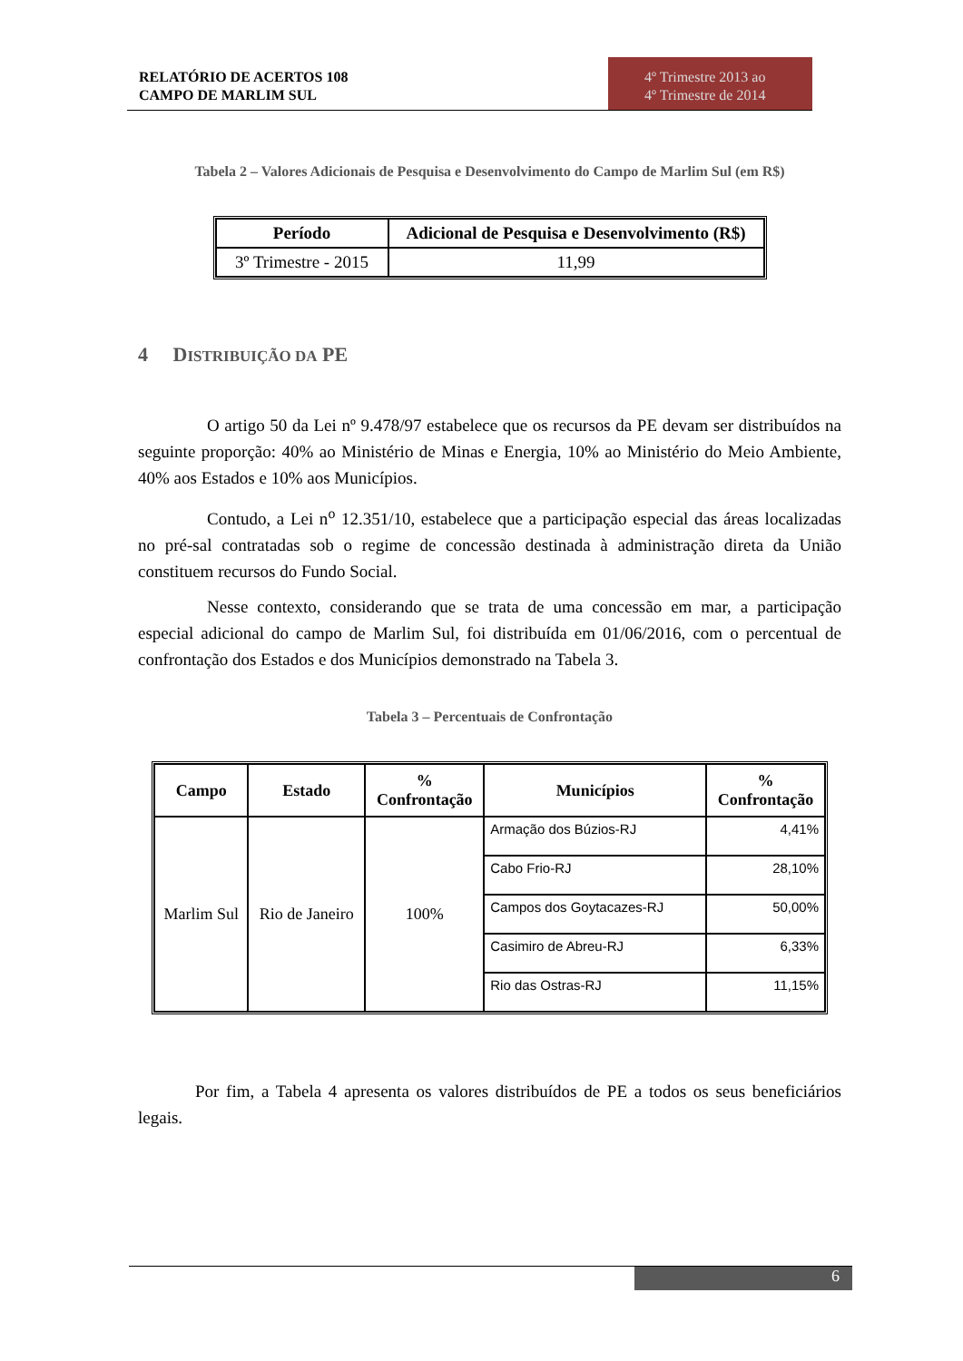RELATÓRIO DE ACERTOS 108
CAMPO DE MARLIM SUL
4º Trimestre 2013 ao
4º Trimestre de 2014
Tabela 2 – Valores Adicionais de Pesquisa e Desenvolvimento do Campo de Marlim Sul (em R$)
| Período | Adicional de Pesquisa e Desenvolvimento (R$) |
| --- | --- |
| 3º Trimestre - 2015 | 11,99 |
4 DISTRIBUIÇÃO DA PE
O artigo 50 da Lei nº 9.478/97 estabelece que os recursos da PE devam ser distribuídos na seguinte proporção: 40% ao Ministério de Minas e Energia, 10% ao Ministério do Meio Ambiente, 40% aos Estados e 10% aos Municípios.
Contudo, a Lei n<sup>o</sup> 12.351/10, estabelece que a participação especial das áreas localizadas no pré-sal contratadas sob o regime de concessão destinada à administração direta da União constituem recursos do Fundo Social.
Nesse contexto, considerando que se trata de uma concessão em mar, a participação especial adicional do campo de Marlim Sul, foi distribuída em 01/06/2016, com o percentual de confrontação dos Estados e dos Municípios demonstrado na Tabela 3.
Tabela 3 – Percentuais de Confrontação
| Campo | Estado | % Confrontação | Municípios | % Confrontação |
| --- | --- | --- | --- | --- |
| Marlim Sul | Rio de Janeiro | 100% | Armação dos Búzios-RJ | 4,41% |
| | | | Cabo Frio-RJ | 28,10% |
| | | | Campos dos Goytacazes-RJ | 50,00% |
| | | | Casimiro de Abreu-RJ | 6,33% |
| | | | Rio das Ostras-RJ | 11,15% |
Por fim, a Tabela 4 apresenta os valores distribuídos de PE a todos os seus beneficiários legais.
6